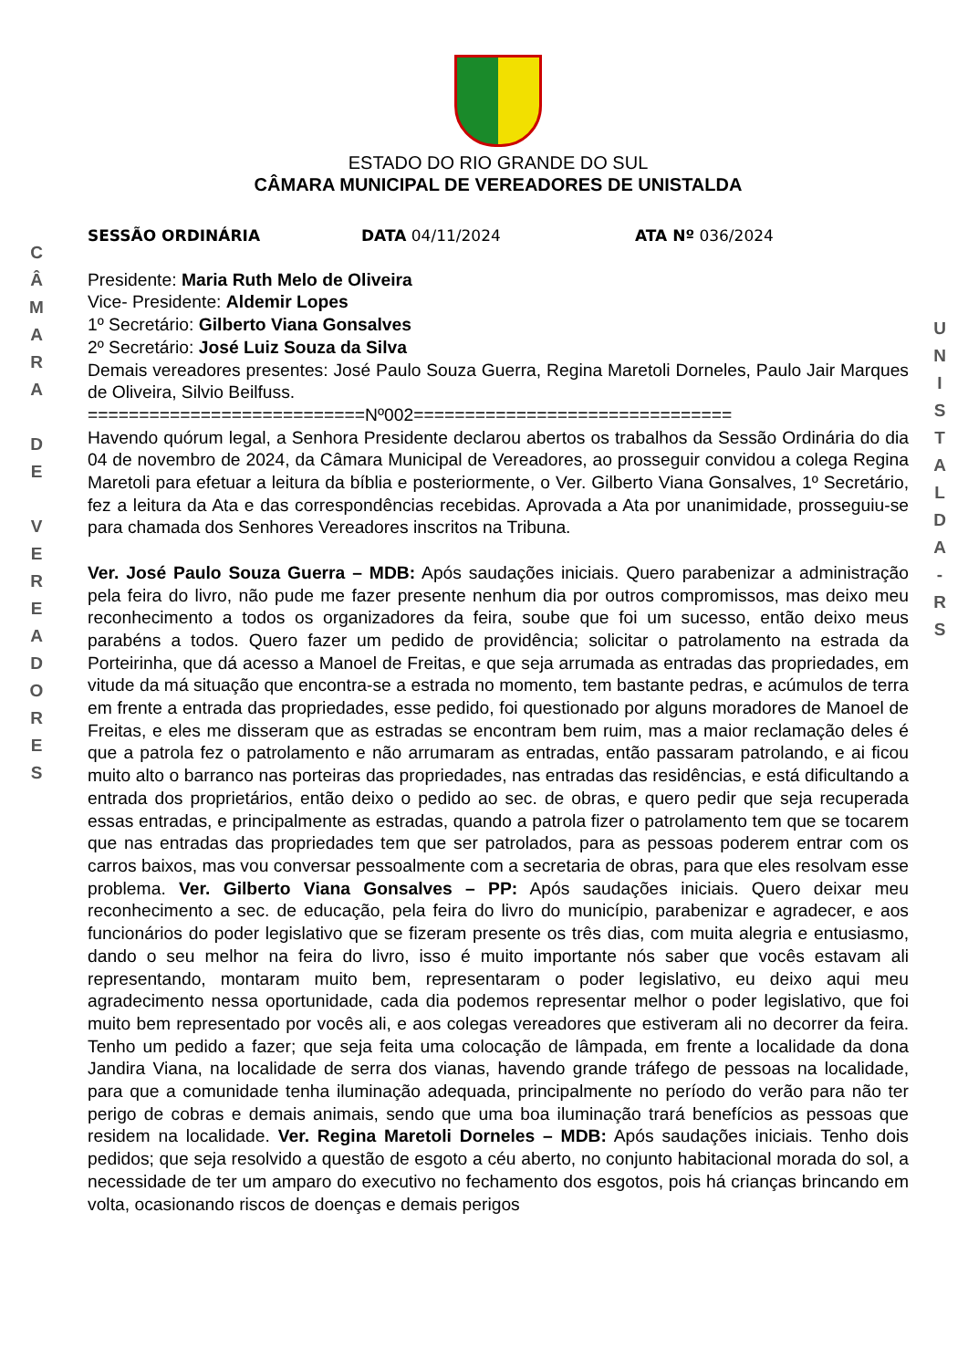C
Â
M
A
R
A
D
E
V
E
R
E
A
D
O
R
E
S
U
N
I
S
T
A
L
D
A
-
R
S
ESTADO DO RIO GRANDE DO SUL
CÂMARA MUNICIPAL DE VEREADORES DE UNISTALDA
SESSÃO ORDINÁRIA DATA 04/11/2024 ATA Nº 036/2024
Presidente: Maria Ruth Melo de Oliveira
Vice- Presidente: Aldemir Lopes
1º Secretário: Gilberto Viana Gonsalves
2º Secretário: José Luiz Souza da Silva
Demais vereadores presentes: José Paulo Souza Guerra, Regina Maretoli Dorneles, Paulo Jair Marques de Oliveira, Silvio Beilfuss.
===========================Nº002===============================
Havendo quórum legal, a Senhora Presidente declarou abertos os trabalhos da Sessão Ordinária do dia 04 de novembro de 2024, da Câmara Municipal de Vereadores, ao prosseguir convidou a colega Regina Maretoli para efetuar a leitura da bíblia e posteriormente, o Ver. Gilberto Viana Gonsalves, 1º Secretário, fez a leitura da Ata e das correspondências recebidas. Aprovada a Ata por unanimidade, prosseguiu-se para chamada dos Senhores Vereadores inscritos na Tribuna.
Ver. José Paulo Souza Guerra – MDB: Após saudações iniciais. Quero parabenizar a administração pela feira do livro, não pude me fazer presente nenhum dia por outros compromissos, mas deixo meu reconhecimento a todos os organizadores da feira, soube que foi um sucesso, então deixo meus parabéns a todos. Quero fazer um pedido de providência; solicitar o patrolamento na estrada da Porteirinha, que dá acesso a Manoel de Freitas, e que seja arrumada as entradas das propriedades, em vitude da má situação que encontra-se a estrada no momento, tem bastante pedras, e acúmulos de terra em frente a entrada das propriedades, esse pedido, foi questionado por alguns moradores de Manoel de Freitas, e eles me disseram que as estradas se encontram bem ruim, mas a maior reclamação deles é que a patrola fez o patrolamento e não arrumaram as entradas, então passaram patrolando, e ai ficou muito alto o barranco nas porteiras das propriedades, nas entradas das residências, e está dificultando a entrada dos proprietários, então deixo o pedido ao sec. de obras, e quero pedir que seja recuperada essas entradas, e principalmente as estradas, quando a patrola fizer o patrolamento tem que se tocarem que nas entradas das propriedades tem que ser patrolados, para as pessoas poderem entrar com os carros baixos, mas vou conversar pessoalmente com a secretaria de obras, para que eles resolvam esse problema. Ver. Gilberto Viana Gonsalves – PP: Após saudações iniciais. Quero deixar meu reconhecimento a sec. de educação, pela feira do livro do município, parabenizar e agradecer, e aos funcionários do poder legislativo que se fizeram presente os três dias, com muita alegria e entusiasmo, dando o seu melhor na feira do livro, isso é muito importante nós saber que vocês estavam ali representando, montaram muito bem, representaram o poder legislativo, eu deixo aqui meu agradecimento nessa oportunidade, cada dia podemos representar melhor o poder legislativo, que foi muito bem representado por vocês ali, e aos colegas vereadores que estiveram ali no decorrer da feira. Tenho um pedido a fazer; que seja feita uma colocação de lâmpada, em frente a localidade da dona Jandira Viana, na localidade de serra dos vianas, havendo grande tráfego de pessoas na localidade, para que a comunidade tenha iluminação adequada, principalmente no período do verão para não ter perigo de cobras e demais animais, sendo que uma boa iluminação trará benefícios as pessoas que residem na localidade. Ver. Regina Maretoli Dorneles – MDB: Após saudações iniciais. Tenho dois pedidos; que seja resolvido a questão de esgoto a céu aberto, no conjunto habitacional morada do sol, a necessidade de ter um amparo do executivo no fechamento dos esgotos, pois há crianças brincando em volta, ocasionando riscos de doenças e demais perigos